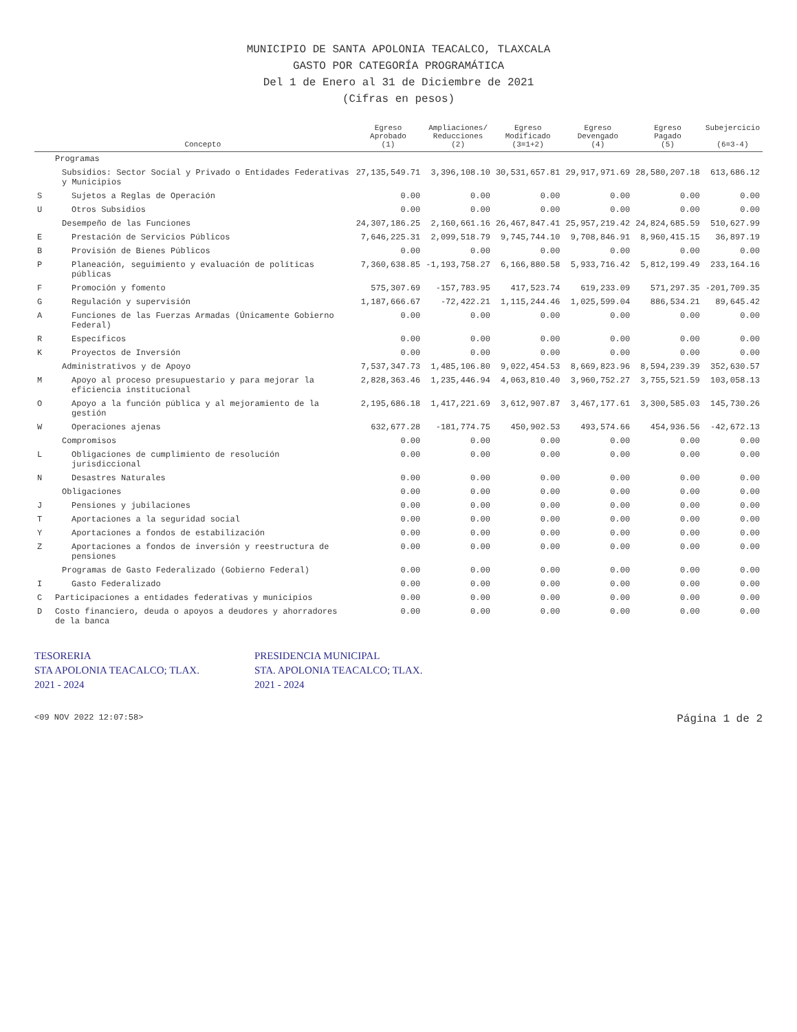MUNICIPIO DE SANTA APOLONIA TEACALCO, TLAXCALA
GASTO POR CATEGORÍA PROGRAMÁTICA
Del 1 de Enero al 31 de Diciembre de 2021
(Cifras en pesos)
| | Concepto | Egreso Aprobado (1) | Ampliaciones/ Reducciones (2) | Egreso Modificado (3=1+2) | Egreso Devengado (4) | Egreso Pagado (5) | Subejercicio (6=3-4) |
| --- | --- | --- | --- | --- | --- | --- | --- |
| | Programas | | | | | | |
| | Subsidios: Sector Social y Privado o Entidades Federativas y Municipios | 27,135,549.71 | 3,396,108.10 | 30,531,657.81 | 29,917,971.69 | 28,580,207.18 | 613,686.12 |
| S | Sujetos a Reglas de Operación | 0.00 | 0.00 | 0.00 | 0.00 | 0.00 | 0.00 |
| U | Otros Subsidios | 0.00 | 0.00 | 0.00 | 0.00 | 0.00 | 0.00 |
| | Desempeño de las Funciones | 24,307,186.25 | 2,160,661.16 | 26,467,847.41 | 25,957,219.42 | 24,824,685.59 | 510,627.99 |
| E | Prestación de Servicios Públicos | 7,646,225.31 | 2,099,518.79 | 9,745,744.10 | 9,708,846.91 | 8,960,415.15 | 36,897.19 |
| B | Provisión de Bienes Públicos | 0.00 | 0.00 | 0.00 | 0.00 | 0.00 | 0.00 |
| P | Planeación, seguimiento y evaluación de políticas públicas | 7,360,638.85 | -1,193,758.27 | 6,166,880.58 | 5,933,716.42 | 5,812,199.49 | 233,164.16 |
| F | Promoción y fomento | 575,307.69 | -157,783.95 | 417,523.74 | 619,233.09 | 571,297.35 | -201,709.35 |
| G | Regulación y supervisión | 1,187,666.67 | -72,422.21 | 1,115,244.46 | 1,025,599.04 | 886,534.21 | 89,645.42 |
| A | Funciones de las Fuerzas Armadas (Únicamente Gobierno Federal) | 0.00 | 0.00 | 0.00 | 0.00 | 0.00 | 0.00 |
| R | Específicos | 0.00 | 0.00 | 0.00 | 0.00 | 0.00 | 0.00 |
| K | Proyectos de Inversión | 0.00 | 0.00 | 0.00 | 0.00 | 0.00 | 0.00 |
| | Administrativos y de Apoyo | 7,537,347.73 | 1,485,106.80 | 9,022,454.53 | 8,669,823.96 | 8,594,239.39 | 352,630.57 |
| M | Apoyo al proceso presupuestario y para mejorar la eficiencia institucional | 2,828,363.46 | 1,235,446.94 | 4,063,810.40 | 3,960,752.27 | 3,755,521.59 | 103,058.13 |
| O | Apoyo a la función pública y al mejoramiento de la gestión | 2,195,686.18 | 1,417,221.69 | 3,612,907.87 | 3,467,177.61 | 3,300,585.03 | 145,730.26 |
| W | Operaciones ajenas | 632,677.28 | -181,774.75 | 450,902.53 | 493,574.66 | 454,936.56 | -42,672.13 |
| | Compromisos | 0.00 | 0.00 | 0.00 | 0.00 | 0.00 | 0.00 |
| L | Obligaciones de cumplimiento de resolución jurisdiccional | 0.00 | 0.00 | 0.00 | 0.00 | 0.00 | 0.00 |
| N | Desastres Naturales | 0.00 | 0.00 | 0.00 | 0.00 | 0.00 | 0.00 |
| | Obligaciones | 0.00 | 0.00 | 0.00 | 0.00 | 0.00 | 0.00 |
| J | Pensiones y jubilaciones | 0.00 | 0.00 | 0.00 | 0.00 | 0.00 | 0.00 |
| T | Aportaciones a la seguridad social | 0.00 | 0.00 | 0.00 | 0.00 | 0.00 | 0.00 |
| Y | Aportaciones a fondos de estabilización | 0.00 | 0.00 | 0.00 | 0.00 | 0.00 | 0.00 |
| Z | Aportaciones a fondos de inversión y reestructura de pensiones | 0.00 | 0.00 | 0.00 | 0.00 | 0.00 | 0.00 |
| | Programas de Gasto Federalizado (Gobierno Federal) | 0.00 | 0.00 | 0.00 | 0.00 | 0.00 | 0.00 |
| I | Gasto Federalizado | 0.00 | 0.00 | 0.00 | 0.00 | 0.00 | 0.00 |
| C | Participaciones a entidades federativas y municipios | 0.00 | 0.00 | 0.00 | 0.00 | 0.00 | 0.00 |
| D | Costo financiero, deuda o apoyos a deudores y ahorradores de la banca | 0.00 | 0.00 | 0.00 | 0.00 | 0.00 | 0.00 |
TESORERIA
STA APOLONIA TEACALCO; TLAX.
2021 - 2024
PRESIDENCIA MUNICIPAL
STA. APOLONIA TEACALCO; TLAX.
2021 - 2024
<09 NOV 2022 12:07:58> Página 1 de 2